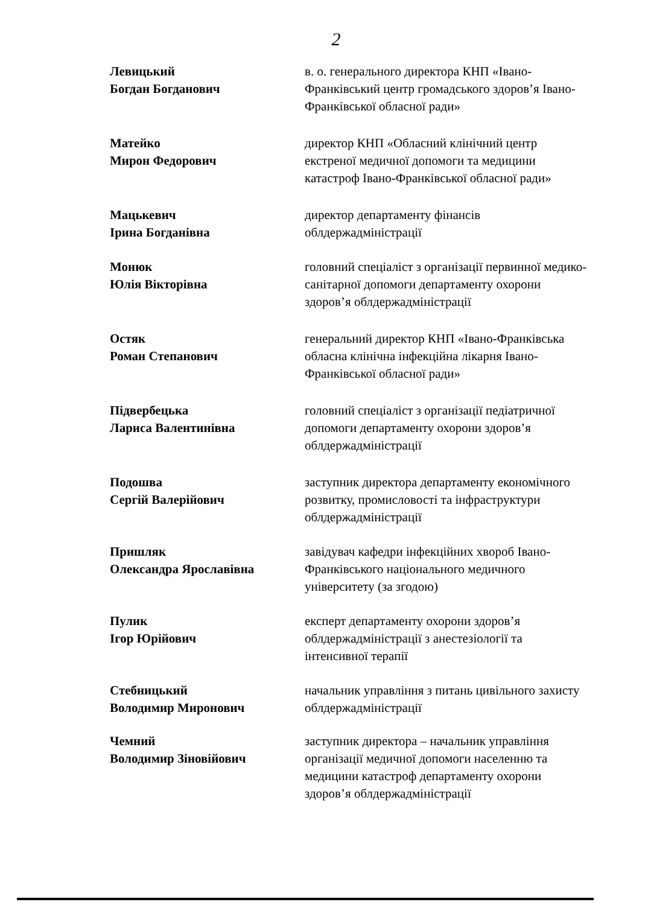2
Левицький
Богдан Богданович
в. о. генерального директора КНП «Івано-Франківський центр громадського здоров’я Івано-Франківської обласної ради»
Матейко
Мирон Федорович
директор КНП «Обласний клінічний центр екстреної медичної допомоги та медицини катастроф Івано-Франківської обласної ради»
Мацькевич
Ірина Богданівна
директор департаменту фінансів облдержадміністрації
Монюк
Юлія Вікторівна
головний спеціаліст з організації первинної медико-санітарної допомоги департаменту охорони здоров’я облдержадміністрації
Остяк
Роман Степанович
генеральний директор КНП «Івано-Франківська обласна клінічна інфекційна лікарня Івано-Франківської обласної ради»
Підвербецька
Лариса Валентинівна
головний спеціаліст з організації педіатричної допомоги департаменту охорони здоров’я облдержадміністрації
Подошва
Сергій Валерійович
заступник директора департаменту економічного розвитку, промисловості та інфраструктури облдержадміністрації
Пришляк
Олександра Ярославівна
завідувач кафедри інфекційних хвороб Івано-Франківського національного медичного університету (за згодою)
Пулик
Ігор Юрійович
експерт департаменту охорони здоров’я облдержадміністрації з анестезіології та інтенсивної терапії
Стебницький
Володимир Миронович
начальник управління з питань цивільного захисту облдержадміністрації
Чемний
Володимир Зіновійович
заступник директора – начальник управління організації медичної допомоги населенню та медицини катастроф департаменту охорони здоров’я облдержадміністрації